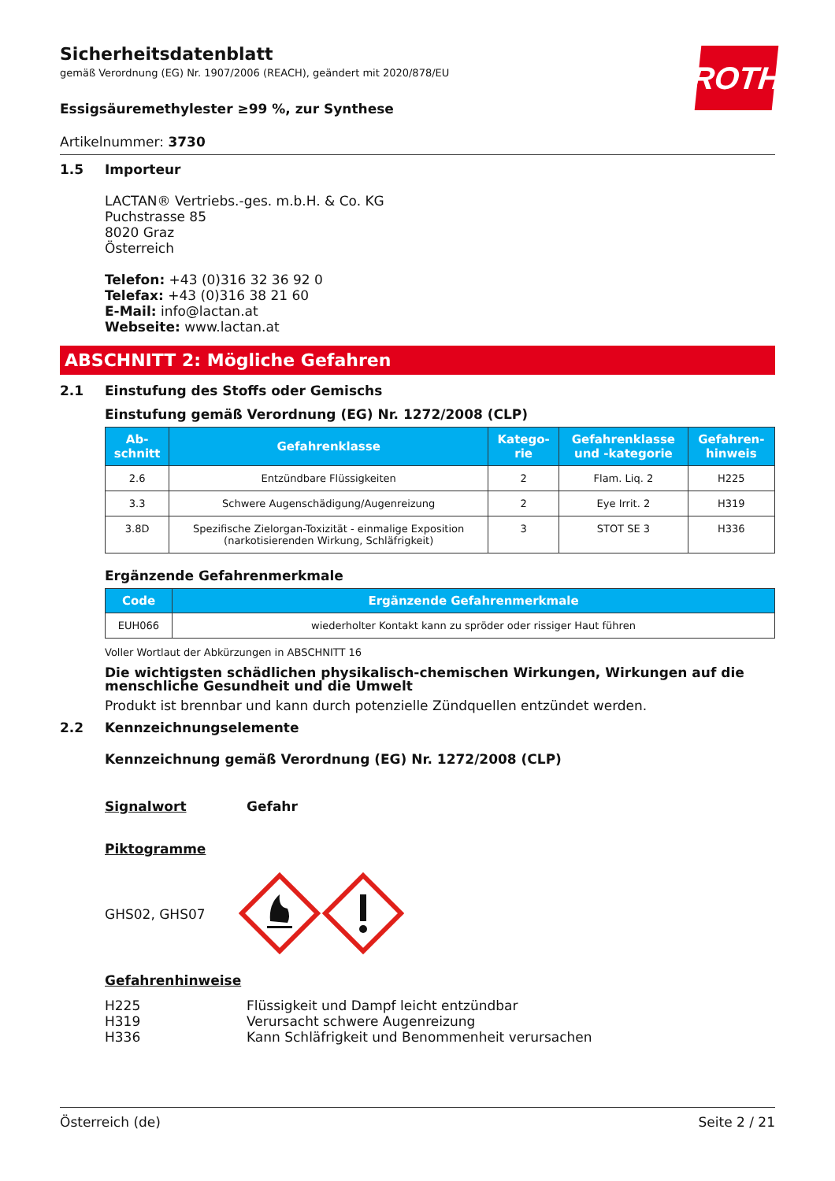ROTH
Sicherheitsdatenblatt
gemäß Verordnung (EG) Nr. 1907/2006 (REACH), geändert mit 2020/878/EU
Essigsäuremethylester ≥99 %, zur Synthese
Artikelnummer: 3730
1.5 Importeur
LACTAN® Vertriebs.-ges. m.b.H. & Co. KG
Puchstrasse 85
8020 Graz
Österreich
Telefon: +43 (0)316 32 36 92 0
Telefax: +43 (0)316 38 21 60
E-Mail: info@lactan.at
Webseite: www.lactan.at
ABSCHNITT 2: Mögliche Gefahren
2.1 Einstufung des Stoffs oder Gemischs
Einstufung gemäß Verordnung (EG) Nr. 1272/2008 (CLP)
| Ab- schnitt | Gefahrenklasse | Katego- rie | Gefahrenklasse und -kategorie | Gefahren- hinweis |
| --- | --- | --- | --- | --- |
| 2.6 | Entzündbare Flüssigkeiten | 2 | Flam. Liq. 2 | H225 |
| 3.3 | Schwere Augenschädigung/Augenreizung | 2 | Eye Irrit. 2 | H319 |
| 3.8D | Spezifische Zielorgan-Toxizität - einmalige Exposition (narkotisierenden Wirkung, Schläfrigkeit) | 3 | STOT SE 3 | H336 |
Ergänzende Gefahrenmerkmale
| Code | Ergänzende Gefahrenmerkmale |
| --- | --- |
| EUH066 | wiederholter Kontakt kann zu spröder oder rissiger Haut führen |
Voller Wortlaut der Abkürzungen in ABSCHNITT 16
Die wichtigsten schädlichen physikalisch-chemischen Wirkungen, Wirkungen auf die menschliche Gesundheit und die Umwelt
Produkt ist brennbar und kann durch potenzielle Zündquellen entzündet werden.
2.2 Kennzeichnungselemente
Kennzeichnung gemäß Verordnung (EG) Nr. 1272/2008 (CLP)
Signalwort Gefahr
Piktogramme
GHS02, GHS07
Gefahrenhinweise
H225 Flüssigkeit und Dampf leicht entzündbar H319 Verursacht schwere Augenreizung H336 Kann Schläfrigkeit und Benommenheit verursachen
Österreich (de) Seite 2 / 21